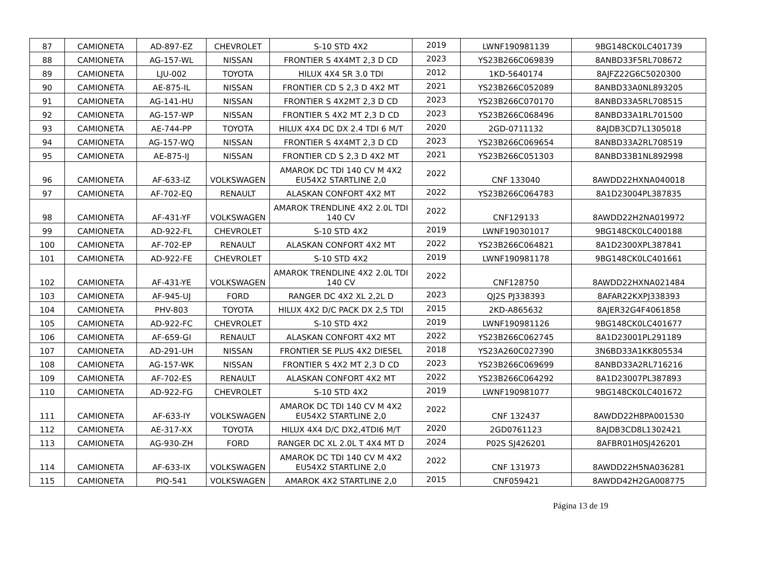| 87 | CAMIONETA | AD-897-EZ | CHEVROLET | S-10 STD 4X2 | 2019 | LWNF190981139 | 9BG148CK0LC401739 |
| 88 | CAMIONETA | AG-157-WL | NISSAN | FRONTIER S 4X4MT 2,3 D CD | 2023 | YS23B266C069839 | 8ANBD33F5RL708672 |
| 89 | CAMIONETA | LJU-002 | TOYOTA | HILUX 4X4 SR 3.0 TDI | 2012 | 1KD-5640174 | 8AJFZ22G6C5020300 |
| 90 | CAMIONETA | AE-875-IL | NISSAN | FRONTIER CD S 2,3 D 4X2 MT | 2021 | YS23B266C052089 | 8ANBD33A0NL893205 |
| 91 | CAMIONETA | AG-141-HU | NISSAN | FRONTIER S 4X2MT 2,3 D CD | 2023 | YS23B266C070170 | 8ANBD33A5RL708515 |
| 92 | CAMIONETA | AG-157-WP | NISSAN | FRONTIER S 4X2 MT 2,3 D CD | 2023 | YS23B266C068496 | 8ANBD33A1RL701500 |
| 93 | CAMIONETA | AE-744-PP | TOYOTA | HILUX 4X4 DC DX 2.4 TDI 6 M/T | 2020 | 2GD-0711132 | 8AJDB3CD7L1305018 |
| 94 | CAMIONETA | AG-157-WQ | NISSAN | FRONTIER S 4X4MT 2,3 D CD | 2023 | YS23B266C069654 | 8ANBD33A2RL708519 |
| 95 | CAMIONETA | AE-875-IJ | NISSAN | FRONTIER CD S 2,3 D 4X2 MT | 2021 | YS23B266C051303 | 8ANBD33B1NL892998 |
| 96 | CAMIONETA | AF-633-IZ | VOLKSWAGEN | AMAROK DC TDI 140 CV M 4X2 EU54X2 STARTLINE 2,0 | 2022 | CNF 133040 | 8AWDD22HXNA040018 |
| 97 | CAMIONETA | AF-702-EQ | RENAULT | ALASKAN CONFORT 4X2 MT | 2022 | YS23B266C064783 | 8A1D23004PL387835 |
| 98 | CAMIONETA | AF-431-YF | VOLKSWAGEN | AMAROK TRENDLINE 4X2 2.0L TDI 140 CV | 2022 | CNF129133 | 8AWDD22H2NA019972 |
| 99 | CAMIONETA | AD-922-FL | CHEVROLET | S-10 STD 4X2 | 2019 | LWNF190301017 | 9BG148CK0LC400188 |
| 100 | CAMIONETA | AF-702-EP | RENAULT | ALASKAN CONFORT 4X2 MT | 2022 | YS23B266C064821 | 8A1D2300XPL387841 |
| 101 | CAMIONETA | AD-922-FE | CHEVROLET | S-10 STD 4X2 | 2019 | LWNF190981178 | 9BG148CK0LC401661 |
| 102 | CAMIONETA | AF-431-YE | VOLKSWAGEN | AMAROK TRENDLINE 4X2 2.0L TDI 140 CV | 2022 | CNF128750 | 8AWDD22HXNA021484 |
| 103 | CAMIONETA | AF-945-UJ | FORD | RANGER DC 4X2 XL 2,2L D | 2023 | QJ2S PJ338393 | 8AFAR22KXPJ338393 |
| 104 | CAMIONETA | PHV-803 | TOYOTA | HILUX 4X2 D/C PACK DX 2,5 TDI | 2015 | 2KD-A865632 | 8AJER32G4F4061858 |
| 105 | CAMIONETA | AD-922-FC | CHEVROLET | S-10 STD 4X2 | 2019 | LWNF190981126 | 9BG148CK0LC401677 |
| 106 | CAMIONETA | AF-659-GI | RENAULT | ALASKAN CONFORT 4X2 MT | 2022 | YS23B266C062745 | 8A1D23001PL291189 |
| 107 | CAMIONETA | AD-291-UH | NISSAN | FRONTIER SE PLUS 4X2 DIESEL | 2018 | YS23A260C027390 | 3N6BD33A1KK805534 |
| 108 | CAMIONETA | AG-157-WK | NISSAN | FRONTIER S 4X2 MT 2,3 D CD | 2023 | YS23B266C069699 | 8ANBD33A2RL716216 |
| 109 | CAMIONETA | AF-702-ES | RENAULT | ALASKAN CONFORT 4X2 MT | 2022 | YS23B266C064292 | 8A1D23007PL387893 |
| 110 | CAMIONETA | AD-922-FG | CHEVROLET | S-10 STD 4X2 | 2019 | LWNF190981077 | 9BG148CK0LC401672 |
| 111 | CAMIONETA | AF-633-IY | VOLKSWAGEN | AMAROK DC TDI 140 CV M 4X2 EU54X2 STARTLINE 2,0 | 2022 | CNF 132437 | 8AWDD22H8PA001530 |
| 112 | CAMIONETA | AE-317-XX | TOYOTA | HILUX 4X4 D/C DX2,4TDI6 M/T | 2020 | 2GD0761123 | 8AJDB3CD8L1302421 |
| 113 | CAMIONETA | AG-930-ZH | FORD | RANGER DC XL 2.0L T 4X4 MT D | 2024 | P02S SJ426201 | 8AFBR01H0SJ426201 |
| 114 | CAMIONETA | AF-633-IX | VOLKSWAGEN | AMAROK DC TDI 140 CV M 4X2 EU54X2 STARTLINE 2,0 | 2022 | CNF 131973 | 8AWDD22H5NA036281 |
| 115 | CAMIONETA | PIQ-541 | VOLKSWAGEN | AMAROK 4X2 STARTLINE 2,0 | 2015 | CNF059421 | 8AWDD42H2GA008775 |
Página 13 de 19